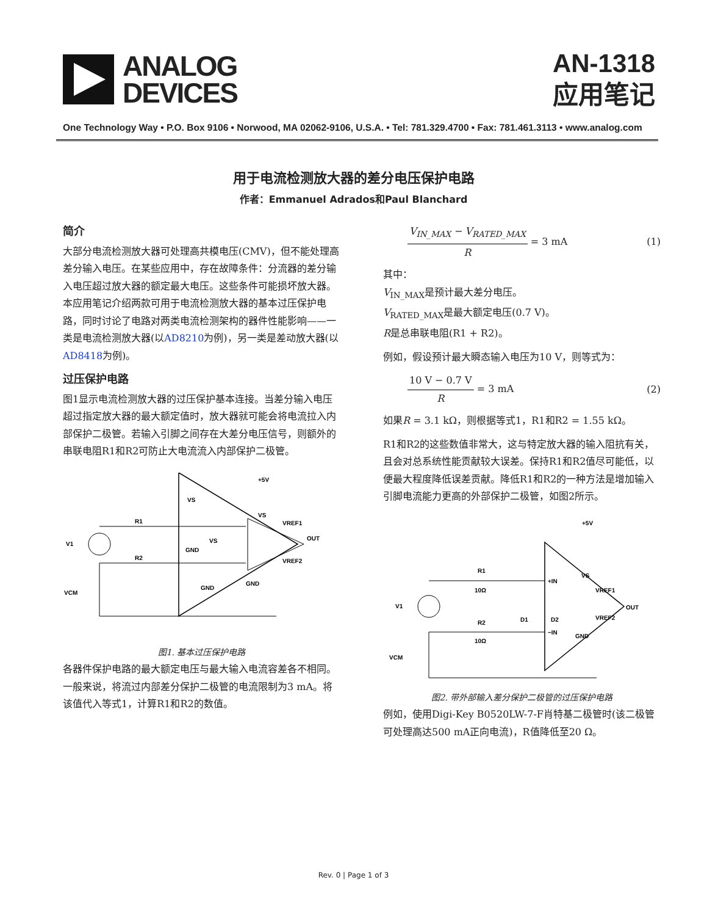ANALOG
DEVICES
AN-1318
应用笔记
One Technology Way • P.O. Box 9106 • Norwood, MA 02062-9106, U.S.A. • Tel: 781.329.4700 • Fax: 781.461.3113 • www.analog.com
用于电流检测放大器的差分电压保护电路
作者：Emmanuel Adrados和Paul Blanchard
简介
大部分电流检测放大器可处理高共模电压(CMV)，但不能处理高差分输入电压。在某些应用中，存在故障条件：分流器的差分输入电压超过放大器的额定最大电压。这些条件可能损坏放大器。本应用笔记介绍两款可用于电流检测放大器的基本过压保护电路，同时讨论了电路对两类电流检测架构的器件性能影响——一类是电流检测放大器(以AD8210为例)，另一类是差动放大器(以AD8418为例)。
过压保护电路
图1显示电流检测放大器的过压保护基本连接。当差分输入电压超过指定放大器的最大额定值时，放大器就可能会将电流拉入内部保护二极管。若输入引脚之间存在大差分电压信号，则额外的串联电阻R1和R2可防止大电流流入内部保护二极管。
V1
R1
R2
VCM
VS
GND
VS
GND
VS
VREF1
OUT
VREF2
GND
+5V
图1. 基本过压保护电路
各器件保护电路的最大额定电压与最大输入电流容差各不相同。一般来说，将流过内部差分保护二极管的电流限制为3 mA。将该值代入等式1，计算R1和R2的数值。
V<sub>IN_MAX</sub> − V<sub>RATED_MAX</sub> R = 3 mA (1)
其中：
V<sub>IN_MAX</sub>是预计最大差分电压。
V<sub>RATED_MAX</sub>是最大额定电压(0.7 V)。
R是总串联电阻(R1 + R2)。
例如，假设预计最大瞬态输入电压为10 V，则等式为：
10 V − 0.7 V R = 3 mA (2)
如果R = 3.1 kΩ，则根据等式1，R1和R2 = 1.55 kΩ。
R1和R2的这些数值非常大，这与特定放大器的输入阻抗有关，且会对总系统性能贡献较大误差。保持R1和R2值尽可能低，以便最大程度降低误差贡献。降低R1和R2的一种方法是增加输入引脚电流能力更高的外部保护二极管，如图2所示。
V1
R1
10Ω
R2
10Ω
D1
D2
+IN
−IN
VS
VREF1
OUT
VREF2
GND
+5V
VCM
图2. 带外部输入差分保护二极管的过压保护电路
例如，使用Digi-Key B0520LW-7-F肖特基二极管时(该二极管可处理高达500 mA正向电流)，R值降低至20 Ω。
Rev. 0 | Page 1 of 3